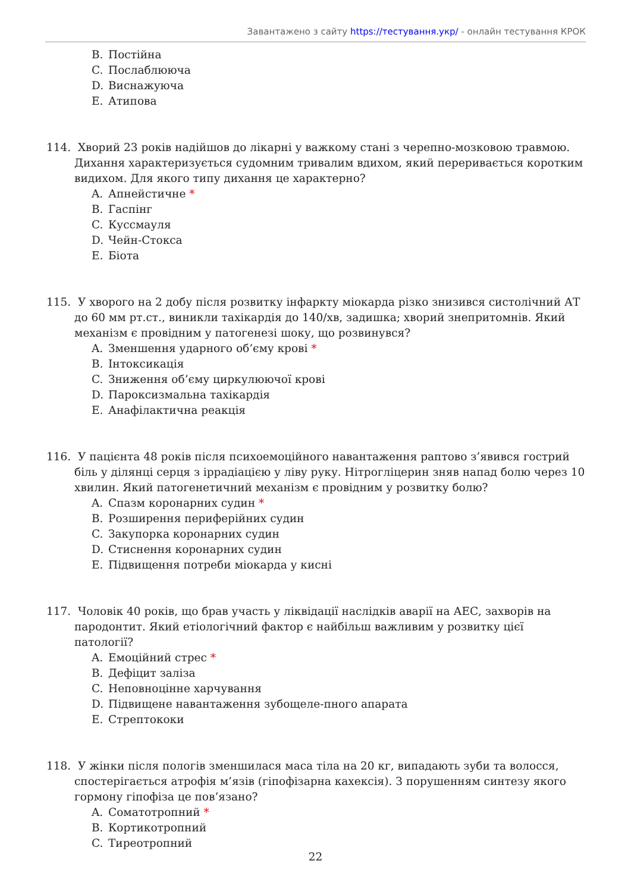Завантажено з сайту https://тестування.укр/ - онлайн тестування КРОК
B. Постійна
C. Послаблююча
D. Виснажуюча
E. Атипова
114. Хворий 23 років надійшов до лікарні у важкому стані з черепно-мозковою травмою. Дихання характеризується судомним тривалим вдихом, який переривається коротким видихом. Для якого типу дихання це характерно?
A. Апнейстичне *
B. Гаспінг
C. Куссмауля
D. Чейн-Стокса
E. Біота
115. У хворого на 2 добу після розвитку інфаркту міокарда різко знизився систолічний АТ до 60 мм рт.ст., виникли тахікардія до 140/хв, задишка; хворий знепритомнів. Який механізм є провідним у патогенезі шоку, що розвинувся?
A. Зменшення ударного об’єму крові *
B. Інтоксикація
C. Зниження об’єму циркулюючої крові
D. Пароксизмальна тахікардія
E. Анафілактична реакція
116. У пацієнта 48 років після психоемоційного навантаження раптово з’явився гострий біль у ділянці серця з іррадіацією у ліву руку. Нітрогліцерин зняв напад болю через 10 хвилин. Який патогенетичний механізм є провідним у розвитку болю?
A. Спазм коронарних судин *
B. Розширення периферійних судин
C. Закупорка коронарних судин
D. Стиснення коронарних судин
E. Підвищення потреби міокарда у кисні
117. Чоловік 40 років, що брав участь у ліквідації наслідків аварії на АЕС, захворів на пародонтит. Який етіологічний фактор є найбільш важливим у розвитку цієї патології?
A. Емоційний стрес *
B. Дефіцит заліза
C. Неповноцінне харчування
D. Підвищене навантаження зубощеле-пного апарата
E. Стрептококи
118. У жінки після пологів зменшилася маса тіла на 20 кг, випадають зуби та волосся, спостерігається атрофія м’язів (гіпофізарна кахексія). З порушенням синтезу якого гормону гіпофіза це пов’язано?
A. Соматотропний *
B. Кортикотропний
C. Тиреотропний
22